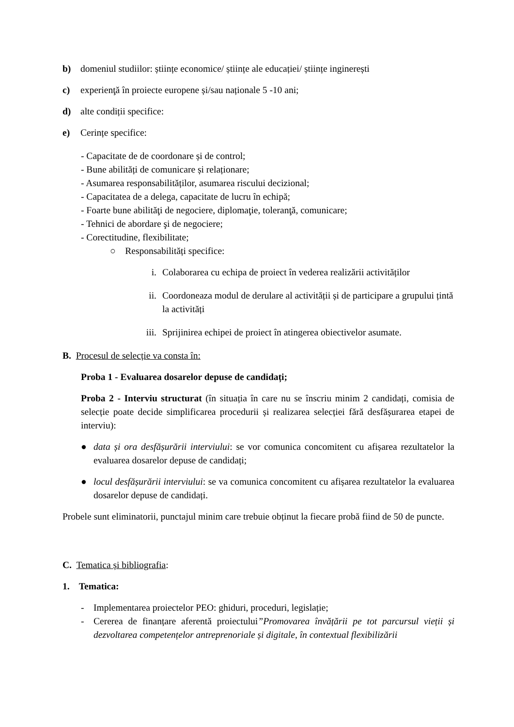b) domeniul studiilor: științe economice/ științe ale educației/ științe inginerești
c) experienţă în proiecte europene și/sau naționale 5 -10 ani;
d) alte condiții specifice:
e) Cerințe specifice:
- Capacitate de de coordonare și de control;
- Bune abilități de comunicare și relaționare;
- Asumarea responsabilităților, asumarea riscului decizional;
- Capacitatea de a delega, capacitate de lucru în echipă;
- Foarte bune abilităţi de negociere, diplomaţie, toleranţă, comunicare;
- Tehnici de abordare şi de negociere;
- Corectitudine, flexibilitate;
○ Responsabilități specifice:
i. Colaborarea cu echipa de proiect în vederea realizării activităților
ii. Coordoneaza modul de derulare al activității și de participare a grupului țintă la activități
iii. Sprijinirea echipei de proiect în atingerea obiectivelor asumate.
B. Procesul de selecție va consta în:
Proba 1 - Evaluarea dosarelor depuse de candidați;
Proba 2 - Interviu structurat (în situația în care nu se înscriu minim 2 candidați, comisia de selecție poate decide simplificarea procedurii și realizarea selecției fără desfășurarea etapei de interviu):
● data și ora desfășurării interviului: se vor comunica concomitent cu afișarea rezultatelor la evaluarea dosarelor depuse de candidați;
● locul desfășurării interviului: se va comunica concomitent cu afișarea rezultatelor la evaluarea dosarelor depuse de candidați.
Probele sunt eliminatorii, punctajul minim care trebuie obținut la fiecare probă fiind de 50 de puncte.
C. Tematica și bibliografia:
1. Tematica:
- Implementarea proiectelor PEO: ghiduri, proceduri, legislație;
- Cererea de finanțare aferentă proiectului”Promovarea învățării pe tot parcursul vieții și dezvoltarea competențelor antreprenoriale și digitale, în contextual flexibilizării